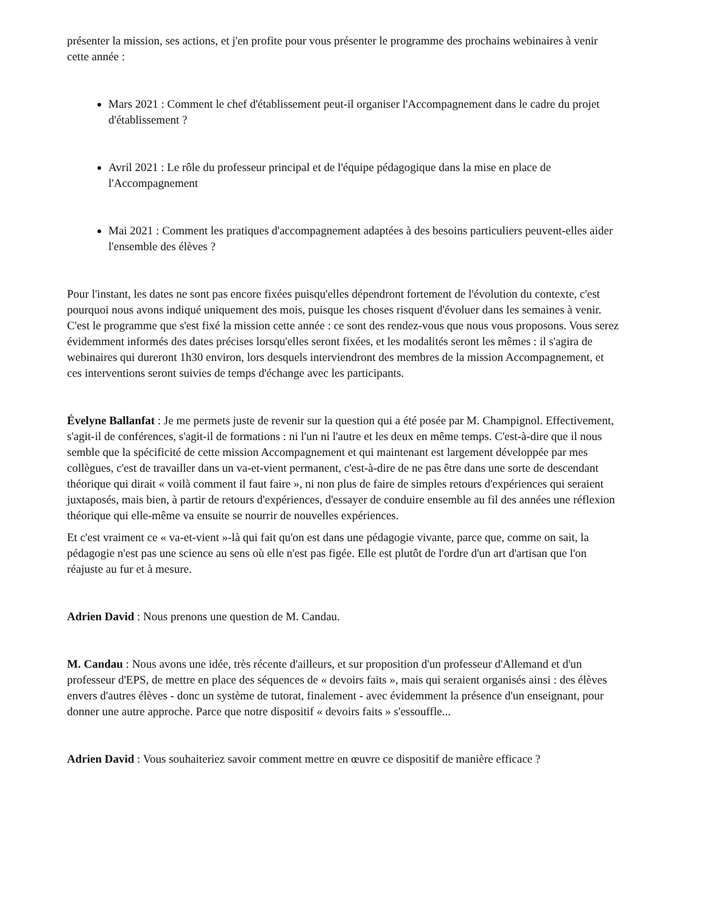présenter la mission, ses actions, et j'en profite pour vous présenter le programme des prochains webinaires à venir cette année :
Mars 2021 : Comment le chef d'établissement peut-il organiser l'Accompagnement dans le cadre du projet d'établissement ?
Avril 2021 : Le rôle du professeur principal et de l'équipe pédagogique dans la mise en place de l'Accompagnement
Mai 2021 : Comment les pratiques d'accompagnement adaptées à des besoins particuliers peuvent-elles aider l'ensemble des élèves ?
Pour l'instant, les dates ne sont pas encore fixées puisqu'elles dépendront fortement de l'évolution du contexte, c'est pourquoi nous avons indiqué uniquement des mois, puisque les choses risquent d'évoluer dans les semaines à venir. C'est le programme que s'est fixé la mission cette année : ce sont des rendez-vous que nous vous proposons. Vous serez évidemment informés des dates précises lorsqu'elles seront fixées, et les modalités seront les mêmes : il s'agira de webinaires qui dureront 1h30 environ, lors desquels interviendront des membres de la mission Accompagnement, et ces interventions seront suivies de temps d'échange avec les participants.
Évelyne Ballanfat : Je me permets juste de revenir sur la question qui a été posée par M. Champignol. Effectivement, s'agit-il de conférences, s'agit-il de formations : ni l'un ni l'autre et les deux en même temps. C'est-à-dire que il nous semble que la spécificité de cette mission Accompagnement et qui maintenant est largement développée par mes collègues, c'est de travailler dans un va-et-vient permanent, c'est-à-dire de ne pas être dans une sorte de descendant théorique qui dirait « voilà comment il faut faire », ni non plus de faire de simples retours d'expériences qui seraient juxtaposés, mais bien, à partir de retours d'expériences, d'essayer de conduire ensemble au fil des années une réflexion théorique qui elle-même va ensuite se nourrir de nouvelles expériences.
Et c'est vraiment ce « va-et-vient »-là qui fait qu'on est dans une pédagogie vivante, parce que, comme on sait, la pédagogie n'est pas une science au sens où elle n'est pas figée. Elle est plutôt de l'ordre d'un art d'artisan que l'on réajuste au fur et à mesure.
Adrien David : Nous prenons une question de M. Candau.
M. Candau : Nous avons une idée, très récente d'ailleurs, et sur proposition d'un professeur d'Allemand et d'un professeur d'EPS, de mettre en place des séquences de « devoirs faits », mais qui seraient organisés ainsi : des élèves envers d'autres élèves - donc un système de tutorat, finalement - avec évidemment la présence d'un enseignant, pour donner une autre approche. Parce que notre dispositif « devoirs faits » s'essouffle...
Adrien David : Vous souhaiteriez savoir comment mettre en œuvre ce dispositif de manière efficace ?